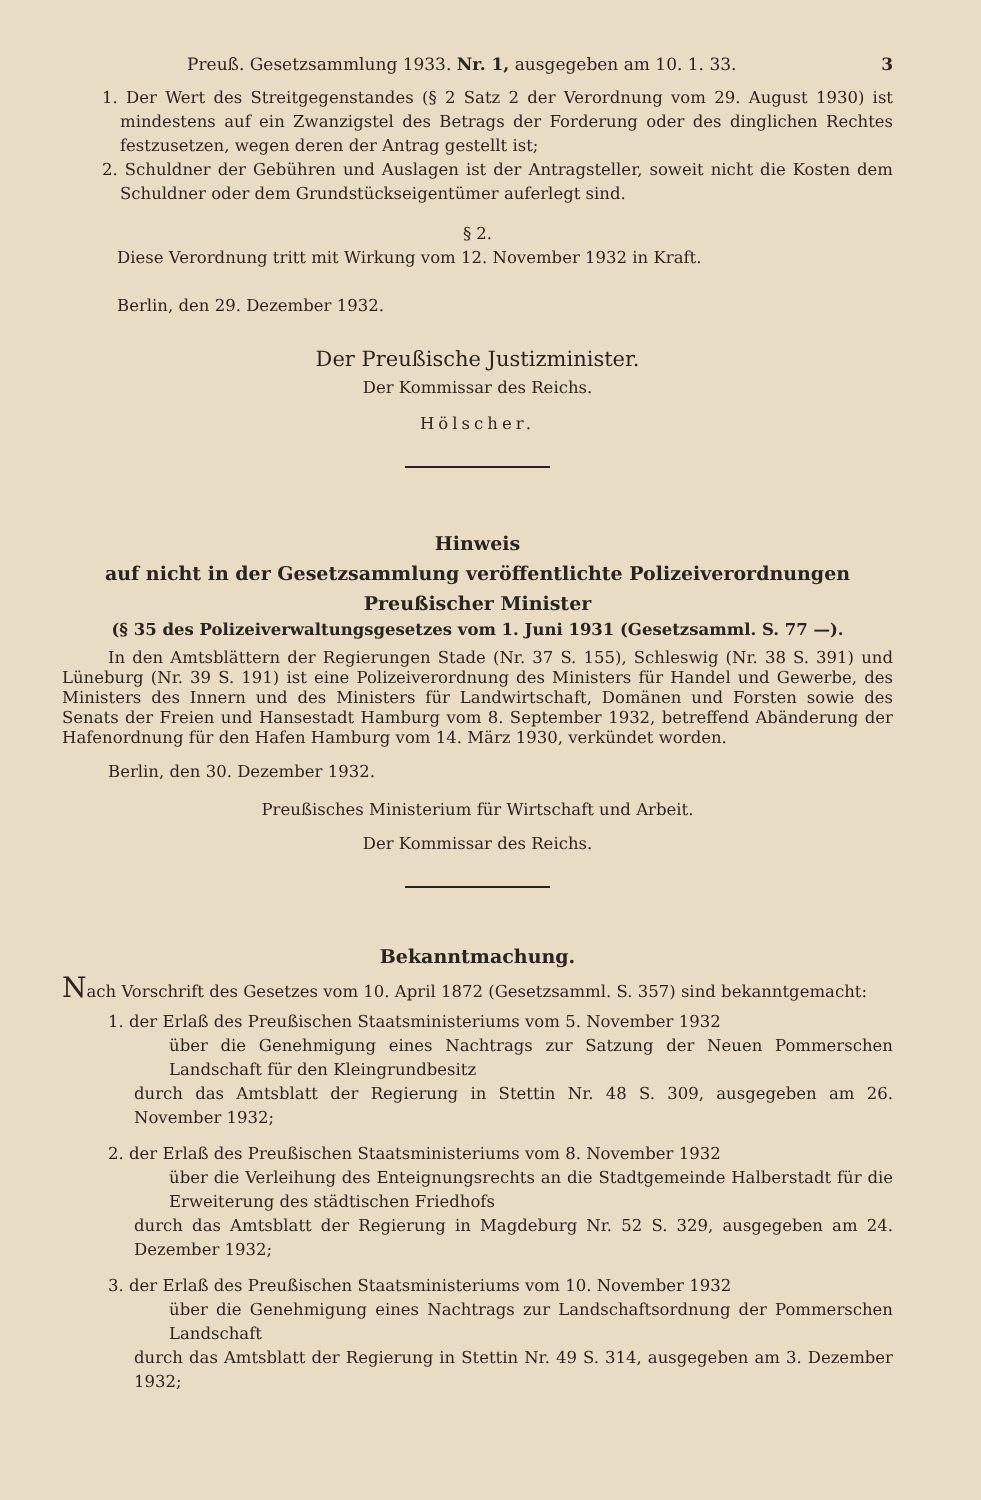Preuß. Gesetzsammlung 1933. Nr. 1, ausgegeben am 10. 1. 33. 3
1. Der Wert des Streitgegenstandes (§ 2 Satz 2 der Verordnung vom 29. August 1930) ist mindestens auf ein Zwanzigstel des Betrags der Forderung oder des dinglichen Rechtes festzusetzen, wegen deren der Antrag gestellt ist;
2. Schuldner der Gebühren und Auslagen ist der Antragsteller, soweit nicht die Kosten dem Schuldner oder dem Grundstückseigentümer auferlegt sind.
§ 2.
Diese Verordnung tritt mit Wirkung vom 12. November 1932 in Kraft.
Berlin, den 29. Dezember 1932.
Der Preußische Justizminister.
Der Kommissar des Reichs.
Hölscher.
Hinweis
auf nicht in der Gesetzsammlung veröffentlichte Polizeiverordnungen Preußischer Minister
(§ 35 des Polizeiverwaltungsgesetzes vom 1. Juni 1931 (Gesetzsamml. S. 77 —).
In den Amtsblättern der Regierungen Stade (Nr. 37 S. 155), Schleswig (Nr. 38 S. 391) und Lüneburg (Nr. 39 S. 191) ist eine Polizeiverordnung des Ministers für Handel und Gewerbe, des Ministers des Innern und des Ministers für Landwirtschaft, Domänen und Forsten sowie des Senats der Freien und Hansestadt Hamburg vom 8. September 1932, betreffend Abänderung der Hafenordnung für den Hafen Hamburg vom 14. März 1930, verkündet worden.
Berlin, den 30. Dezember 1932.
Preußisches Ministerium für Wirtschaft und Arbeit.
Der Kommissar des Reichs.
Bekanntmachung.
Nach Vorschrift des Gesetzes vom 10. April 1872 (Gesetzsamml. S. 357) sind bekanntgemacht:
1. der Erlaß des Preußischen Staatsministeriums vom 5. November 1932
über die Genehmigung eines Nachtrags zur Satzung der Neuen Pommerschen Landschaft für den Kleingrundbesitz
durch das Amtsblatt der Regierung in Stettin Nr. 48 S. 309, ausgegeben am 26. November 1932;
2. der Erlaß des Preußischen Staatsministeriums vom 8. November 1932
über die Verleihung des Enteignungsrechts an die Stadtgemeinde Halberstadt für die Erweiterung des städtischen Friedhofs
durch das Amtsblatt der Regierung in Magdeburg Nr. 52 S. 329, ausgegeben am 24. Dezember 1932;
3. der Erlaß des Preußischen Staatsministeriums vom 10. November 1932
über die Genehmigung eines Nachtrags zur Landschaftsordnung der Pommerschen Landschaft
durch das Amtsblatt der Regierung in Stettin Nr. 49 S. 314, ausgegeben am 3. Dezember 1932;